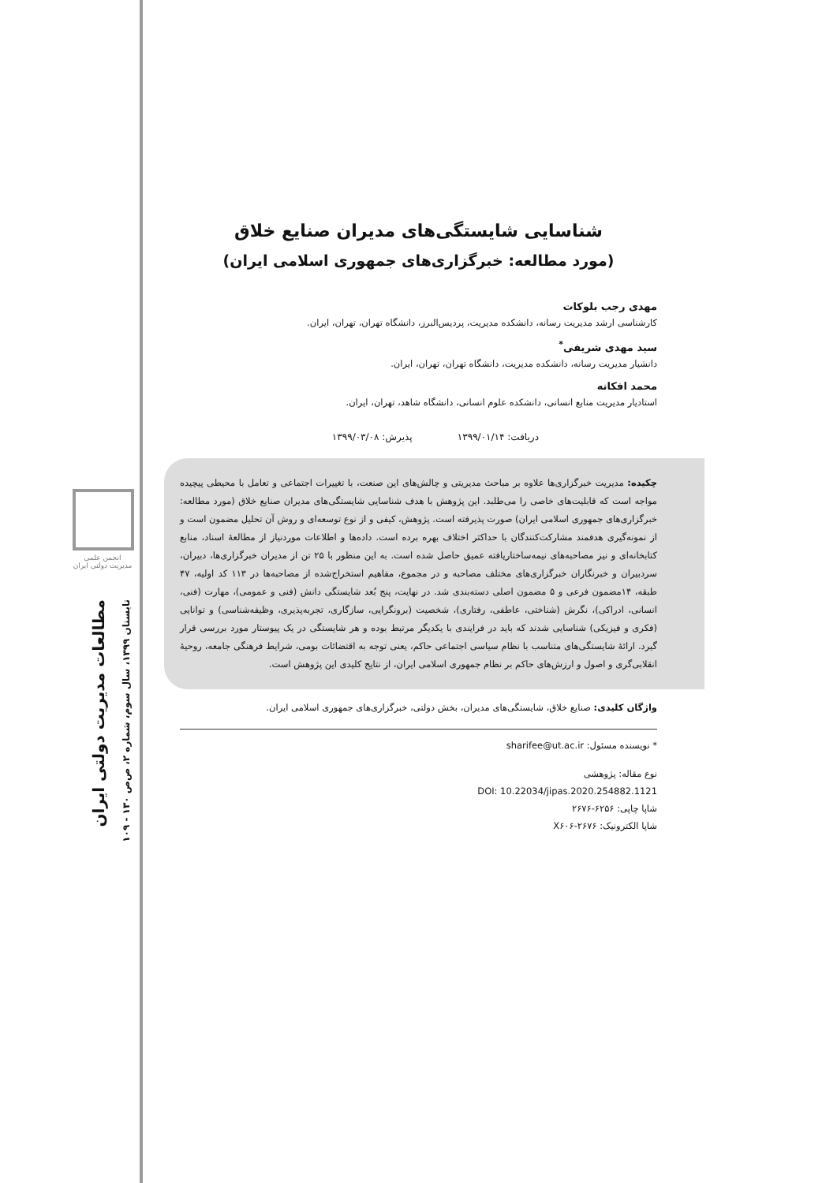انجمن علمی
مدیریت دولتی ایران
مطالعات مدیریت دولتی ایران
تابستان ۱۳۹۹، سال سوم، شماره ۲، ص‌ص ۱۳۰ - ۱۰۹
شناسایی شایستگی‌های مدیران صنایع خلاق
(مورد مطالعه: خبرگزاری‌های جمهوری اسلامی ایران)
مهدی رجب بلوکات
کارشناسی ارشد مدیریت رسانه، دانشکده مدیریت، پردیس‌البرز، دانشگاه تهران، تهران، ایران.
سید مهدی شریفی<sup>*</sup>
دانشیار مدیریت رسانه، دانشکده مدیریت، دانشگاه تهران، تهران، ایران.
محمد افکانه
استادیار مدیریت منابع انسانی، دانشکده علوم انسانی، دانشگاه شاهد، تهران، ایران.
دریافت: ۱۳۹۹/۰۱/۱۴ پذیرش: ۱۳۹۹/۰۳/۰۸
چکیده: مدیریت خبرگزاری‌ها علاوه بر مباحث مدیریتی و چالش‌های این صنعت، با تغییرات اجتماعی و تعامل با محیطی پیچیده مواجه است که قابلیت‌های خاصی را می‌طلبد. این پژوهش با هدف شناسایی شایستگی‌های مدیران صنایع خلاق (مورد مطالعه: خبرگزاری‌های جمهوری اسلامی ایران) صورت پذیرفته است. پژوهش، کیفی و از نوع توسعه‌ای و روش آن تحلیل مضمون است و از نمونه‌گیری هدفمند مشارکت‌کنندگان با حداکثر اختلاف بهره برده است. داده‌ها و اطلاعات موردنیاز از مطالعهٔ اسناد، منابع کتابخانه‌ای و نیز مصاحبه‌های نیمه‌ساختاریافته عمیق حاصل شده است. به این منظور با ۲۵ تن از مدیران خبرگزاری‌ها، دبیران، سردبیران و خبرنگاران خبرگزاری‌های مختلف مصاحبه و در مجموع، مفاهیم استخراج‌شده از مصاحبه‌ها در ۱۱۳ کد اولیه، ۴۷ طبقه، ۱۴مضمون فرعی و ۵ مضمون اصلی دسته‌بندی شد. در نهایت، پنج بُعد شایستگی دانش (فنی و عمومی)، مهارت (فنی، انسانی، ادراکی)، نگرش (شناختی، عاطفی، رفتاری)، شخصیت (برونگرایی، سازگاری، تجربه‌پذیری، وظیفه‌شناسی) و توانایی (فکری و فیزیکی) شناسایی شدند که باید در فرایندی با یکدیگر مرتبط بوده و هر شایستگی در یک پیوستار مورد بررسی قرار گیرد. ارائهٔ شایستگی‌های متناسب با نظام سیاسی اجتماعی حاکم، یعنی توجه به اقتضائات بومی، شرایط فرهنگی جامعه، روحیهٔ انقلابی‌گری و اصول و ارزش‌های حاکم بر نظام جمهوری اسلامی ایران، از نتایج کلیدی این پژوهش است.
واژگان کلیدی: صنایع خلاق، شایستگی‌های مدیران، بخش دولتی، خبرگزاری‌های جمهوری اسلامی ایران.
* نویسنده مسئول: sharifee@ut.ac.ir
نوع مقاله: پژوهشی
DOI: 10.22034/jipas.2020.254882.1121
شاپا چاپی: ۶۲۵۶-۲۶۷۶
شاپا الکترونیک: X۶۰۶-۲۶۷۶